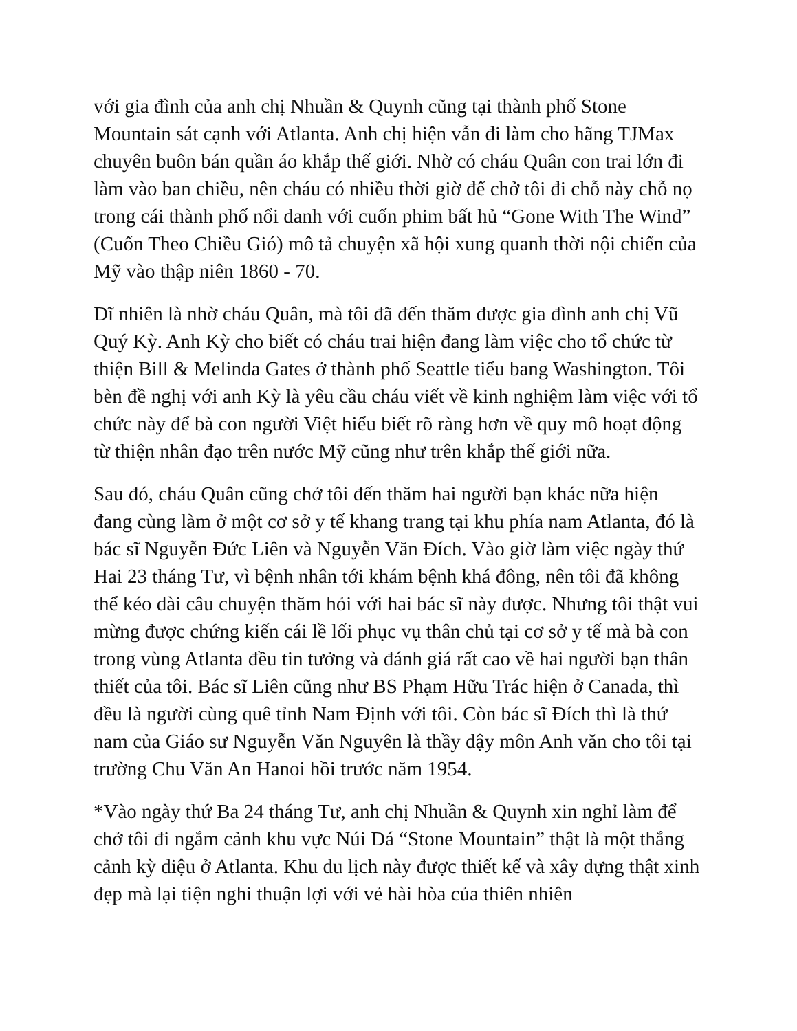với gia đình của anh chị Nhuần & Quynh cũng tại thành phố Stone Mountain sát cạnh với Atlanta. Anh chị hiện vẫn đi làm cho hãng TJMax chuyên buôn bán quần áo khắp thế giới. Nhờ có cháu Quân con trai lớn đi làm vào ban chiều, nên cháu có nhiều thời giờ để chở tôi đi chỗ này chỗ nọ trong cái thành phố nổi danh với cuốn phim bất hủ “Gone With The Wind” (Cuốn Theo Chiều Gió) mô tả chuyện xã hội xung quanh thời nội chiến của Mỹ vào thập niên 1860 - 70.
Dĩ nhiên là nhờ cháu Quân, mà tôi đã đến thăm được gia đình anh chị Vũ Quý Kỳ. Anh Kỳ cho biết có cháu trai hiện đang làm việc cho tổ chức từ thiện Bill & Melinda Gates ở thành phố Seattle tiểu bang Washington. Tôi bèn đề nghị với anh Kỳ là yêu cầu cháu viết về kinh nghiệm làm việc với tổ chức này để bà con người Việt hiểu biết rõ ràng hơn về quy mô hoạt động từ thiện nhân đạo trên nước Mỹ cũng như trên khắp thế giới nữa.
Sau đó, cháu Quân cũng chở tôi đến thăm hai người bạn khác nữa hiện đang cùng làm ở một cơ sở y tế khang trang tại khu phía nam Atlanta, đó là bác sĩ Nguyễn Đức Liên và Nguyễn Văn Đích. Vào giờ làm việc ngày thứ Hai 23 tháng Tư, vì bệnh nhân tới khám bệnh khá đông, nên tôi đã không thể kéo dài câu chuyện thăm hỏi với hai bác sĩ này được. Nhưng tôi thật vui mừng được chứng kiến cái lề lối phục vụ thân chủ tại cơ sở y tế mà bà con trong vùng Atlanta đều tin tưởng và đánh giá rất cao về hai người bạn thân thiết của tôi. Bác sĩ Liên cũng như BS Phạm Hữu Trác hiện ở Canada, thì đều là người cùng quê tỉnh Nam Định với tôi. Còn bác sĩ Đích thì là thứ nam của Giáo sư Nguyễn Văn Nguyên là thầy dậy môn Anh văn cho tôi tại trường Chu Văn An Hanoi hồi trước năm 1954.
*Vào ngày thứ Ba 24 tháng Tư, anh chị Nhuần & Quynh xin nghỉ làm để chở tôi đi ngắm cảnh khu vực Núi Đá “Stone Mountain” thật là một thắng cảnh kỳ diệu ở Atlanta. Khu du lịch này được thiết kế và xây dựng thật xinh đẹp mà lại tiện nghi thuận lợi với vẻ hài hòa của thiên nhiên